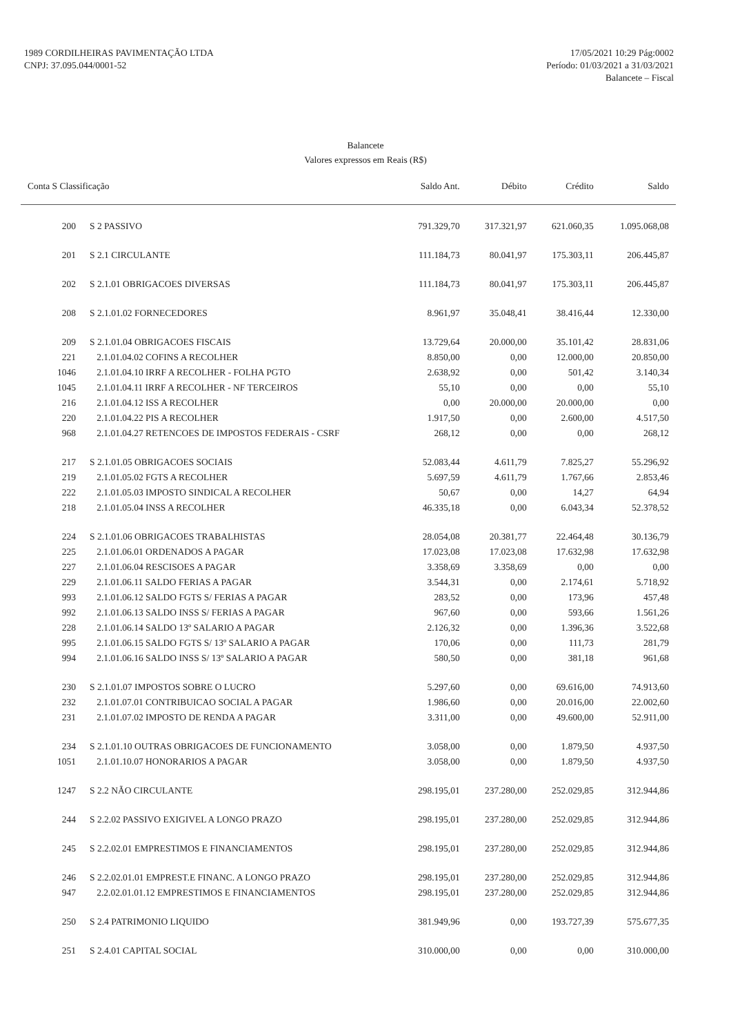1989 CORDILHEIRAS PAVIMENTAÇÃO LTDA
CNPJ: 37.095.044/0001-52
17/05/2021 10:29 Pág:0002
Período: 01/03/2021 a 31/03/2021
Balancete – Fiscal
Balancete
Valores expressos em Reais (R$)
| Conta S Classificação | | Saldo Ant. | Débito | Crédito | Saldo |
| --- | --- | --- | --- | --- | --- |
| 200 | S 2 PASSIVO | 791.329,70 | 317.321,97 | 621.060,35 | 1.095.068,08 |
| 201 | S 2.1 CIRCULANTE | 111.184,73 | 80.041,97 | 175.303,11 | 206.445,87 |
| 202 | S 2.1.01 OBRIGACOES DIVERSAS | 111.184,73 | 80.041,97 | 175.303,11 | 206.445,87 |
| 208 | S 2.1.01.02 FORNECEDORES | 8.961,97 | 35.048,41 | 38.416,44 | 12.330,00 |
| 209 | S 2.1.01.04 OBRIGACOES FISCAIS | 13.729,64 | 20.000,00 | 35.101,42 | 28.831,06 |
| 221 | 2.1.01.04.02 COFINS A RECOLHER | 8.850,00 | 0,00 | 12.000,00 | 20.850,00 |
| 1046 | 2.1.01.04.10 IRRF A RECOLHER - FOLHA PGTO | 2.638,92 | 0,00 | 501,42 | 3.140,34 |
| 1045 | 2.1.01.04.11 IRRF A RECOLHER - NF TERCEIROS | 55,10 | 0,00 | 0,00 | 55,10 |
| 216 | 2.1.01.04.12 ISS A RECOLHER | 0,00 | 20.000,00 | 20.000,00 | 0,00 |
| 220 | 2.1.01.04.22 PIS A RECOLHER | 1.917,50 | 0,00 | 2.600,00 | 4.517,50 |
| 968 | 2.1.01.04.27 RETENCOES DE IMPOSTOS FEDERAIS - CSRF | 268,12 | 0,00 | 0,00 | 268,12 |
| 217 | S 2.1.01.05 OBRIGACOES SOCIAIS | 52.083,44 | 4.611,79 | 7.825,27 | 55.296,92 |
| 219 | 2.1.01.05.02 FGTS A RECOLHER | 5.697,59 | 4.611,79 | 1.767,66 | 2.853,46 |
| 222 | 2.1.01.05.03 IMPOSTO SINDICAL A RECOLHER | 50,67 | 0,00 | 14,27 | 64,94 |
| 218 | 2.1.01.05.04 INSS A RECOLHER | 46.335,18 | 0,00 | 6.043,34 | 52.378,52 |
| 224 | S 2.1.01.06 OBRIGACOES TRABALHISTAS | 28.054,08 | 20.381,77 | 22.464,48 | 30.136,79 |
| 225 | 2.1.01.06.01 ORDENADOS A PAGAR | 17.023,08 | 17.023,08 | 17.632,98 | 17.632,98 |
| 227 | 2.1.01.06.04 RESCISOES A PAGAR | 3.358,69 | 3.358,69 | 0,00 | 0,00 |
| 229 | 2.1.01.06.11 SALDO FERIAS A PAGAR | 3.544,31 | 0,00 | 2.174,61 | 5.718,92 |
| 993 | 2.1.01.06.12 SALDO FGTS S/ FERIAS A PAGAR | 283,52 | 0,00 | 173,96 | 457,48 |
| 992 | 2.1.01.06.13 SALDO INSS S/ FERIAS A PAGAR | 967,60 | 0,00 | 593,66 | 1.561,26 |
| 228 | 2.1.01.06.14 SALDO 13º SALARIO A PAGAR | 2.126,32 | 0,00 | 1.396,36 | 3.522,68 |
| 995 | 2.1.01.06.15 SALDO FGTS S/ 13º SALARIO A PAGAR | 170,06 | 0,00 | 111,73 | 281,79 |
| 994 | 2.1.01.06.16 SALDO INSS S/ 13º SALARIO A PAGAR | 580,50 | 0,00 | 381,18 | 961,68 |
| 230 | S 2.1.01.07 IMPOSTOS SOBRE O LUCRO | 5.297,60 | 0,00 | 69.616,00 | 74.913,60 |
| 232 | 2.1.01.07.01 CONTRIBUICAO SOCIAL A PAGAR | 1.986,60 | 0,00 | 20.016,00 | 22.002,60 |
| 231 | 2.1.01.07.02 IMPOSTO DE RENDA A PAGAR | 3.311,00 | 0,00 | 49.600,00 | 52.911,00 |
| 234 | S 2.1.01.10 OUTRAS OBRIGACOES DE FUNCIONAMENTO | 3.058,00 | 0,00 | 1.879,50 | 4.937,50 |
| 1051 | 2.1.01.10.07 HONORARIOS A PAGAR | 3.058,00 | 0,00 | 1.879,50 | 4.937,50 |
| 1247 | S 2.2 NÃO CIRCULANTE | 298.195,01 | 237.280,00 | 252.029,85 | 312.944,86 |
| 244 | S 2.2.02 PASSIVO EXIGIVEL A LONGO PRAZO | 298.195,01 | 237.280,00 | 252.029,85 | 312.944,86 |
| 245 | S 2.2.02.01 EMPRESTIMOS E FINANCIAMENTOS | 298.195,01 | 237.280,00 | 252.029,85 | 312.944,86 |
| 246 | S 2.2.02.01.01 EMPREST.E FINANC. A LONGO PRAZO | 298.195,01 | 237.280,00 | 252.029,85 | 312.944,86 |
| 947 | 2.2.02.01.01.12 EMPRESTIMOS E FINANCIAMENTOS | 298.195,01 | 237.280,00 | 252.029,85 | 312.944,86 |
| 250 | S 2.4 PATRIMONIO LIQUIDO | 381.949,96 | 0,00 | 193.727,39 | 575.677,35 |
| 251 | S 2.4.01 CAPITAL SOCIAL | 310.000,00 | 0,00 | 0,00 | 310.000,00 |